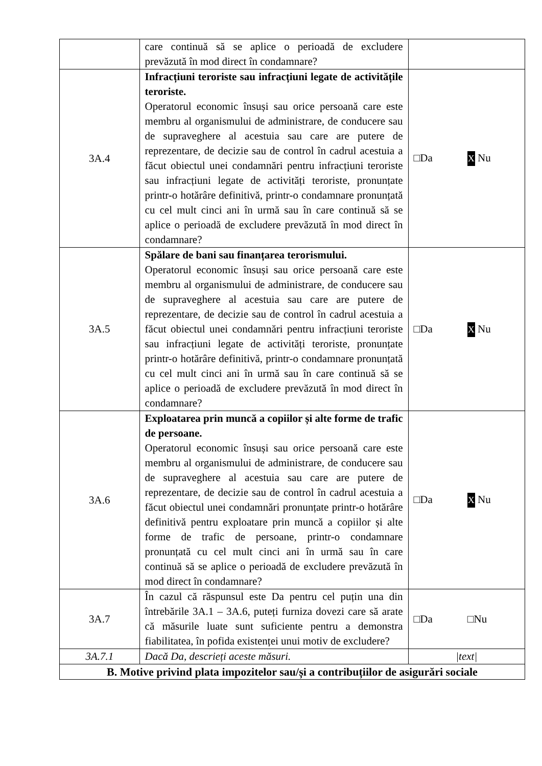| | care continuă să se aplice o perioadă de excludere prevăzută în mod direct în condamnare? | |
| 3A.4 | Infracțiuni teroriste sau infracțiuni legate de activitățile teroriste. Operatorul economic însuși sau orice persoană care este membru al organismului de administrare, de conducere sau de supraveghere al acestuia sau care are putere de reprezentare, de decizie sau de control în cadrul acestuia a făcut obiectul unei condamnări pentru infracțiuni teroriste sau infracțiuni legate de activități teroriste, pronunțate printr-o hotărâre definitivă, printr-o condamnare pronunțată cu cel mult cinci ani în urmă sau în care continuă să se aplice o perioadă de excludere prevăzută în mod direct în condamnare? | □Da X Nu |
| 3A.5 | Spălare de bani sau finanțarea terorismului. Operatorul economic însuși sau orice persoană care este membru al organismului de administrare, de conducere sau de supraveghere al acestuia sau care are putere de reprezentare, de decizie sau de control în cadrul acestuia a făcut obiectul unei condamnări pentru infracțiuni teroriste sau infracțiuni legate de activități teroriste, pronunțate printr-o hotărâre definitivă, printr-o condamnare pronunțată cu cel mult cinci ani în urmă sau în care continuă să se aplice o perioadă de excludere prevăzută în mod direct în condamnare? | □Da X Nu |
| 3A.6 | Exploatarea prin muncă a copiilor și alte forme de trafic de persoane. Operatorul economic însuși sau orice persoană care este membru al organismului de administrare, de conducere sau de supraveghere al acestuia sau care are putere de reprezentare, de decizie sau de control în cadrul acestuia a făcut obiectul unei condamnări pronunțate printr-o hotărâre definitivă pentru exploatare prin muncă a copiilor și alte forme de trafic de persoane, printr-o condamnare pronunțată cu cel mult cinci ani în urmă sau în care continuă să se aplice o perioadă de excludere prevăzută în mod direct în condamnare? | □Da X Nu |
| 3A.7 | În cazul că răspunsul este Da pentru cel puțin una din întrebările 3A.1 – 3A.6, puteți furniza dovezi care să arate că măsurile luate sunt suficiente pentru a demonstra fiabilitatea, în pofida existenței unui motiv de excludere? | □Da □Nu |
| 3A.7.1 | Dacă Da, descrieți aceste măsuri. | /text/ |
| B. Motive privind plata impozitelor sau/și a contribuțiilor de asigurări sociale | | |